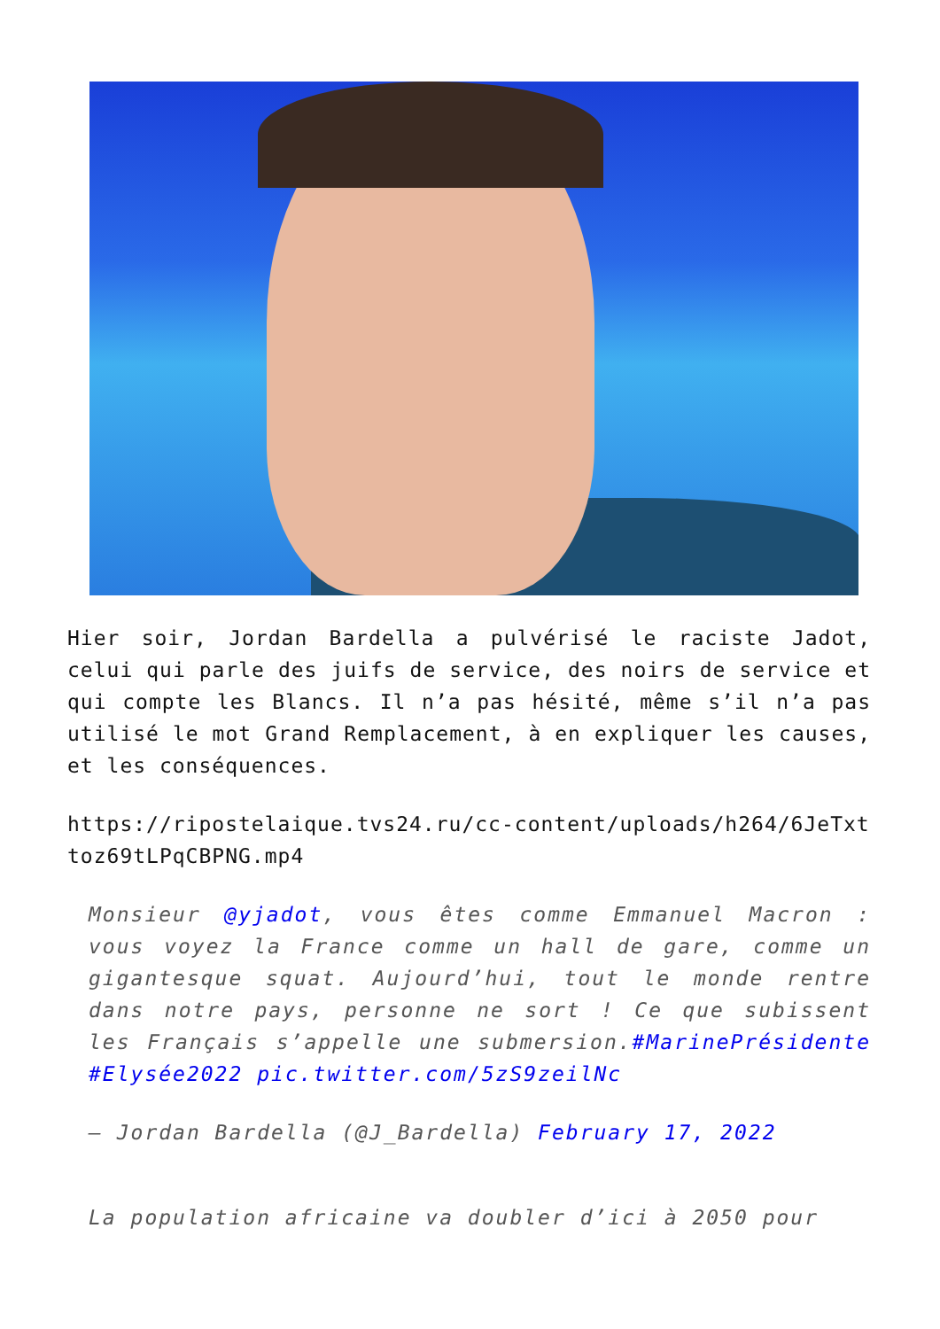Hier soir, Jordan Bardella a pulvérisé le raciste Jadot, celui qui parle des juifs de service, des noirs de service et qui compte les Blancs. Il n’a pas hésité, même s’il n’a pas utilisé le mot Grand Remplacement, à en expliquer les causes, et les conséquences.
https://ripostelaique.tvs24.ru/cc-content/uploads/h264/6JeTxttoz69tLPqCBPNG.mp4
Monsieur @yjadot, vous êtes comme Emmanuel Macron : vous voyez la France comme un hall de gare, comme un gigantesque squat. Aujourd’hui, tout le monde rentre dans notre pays, personne ne sort ! Ce que subissent les Français s’appelle une submersion.#MarinePrésidente #Elysée2022 pic.twitter.com/5zS9zeilNc
— Jordan Bardella (@J_Bardella) February 17, 2022
La population africaine va doubler d’ici à 2050 pour